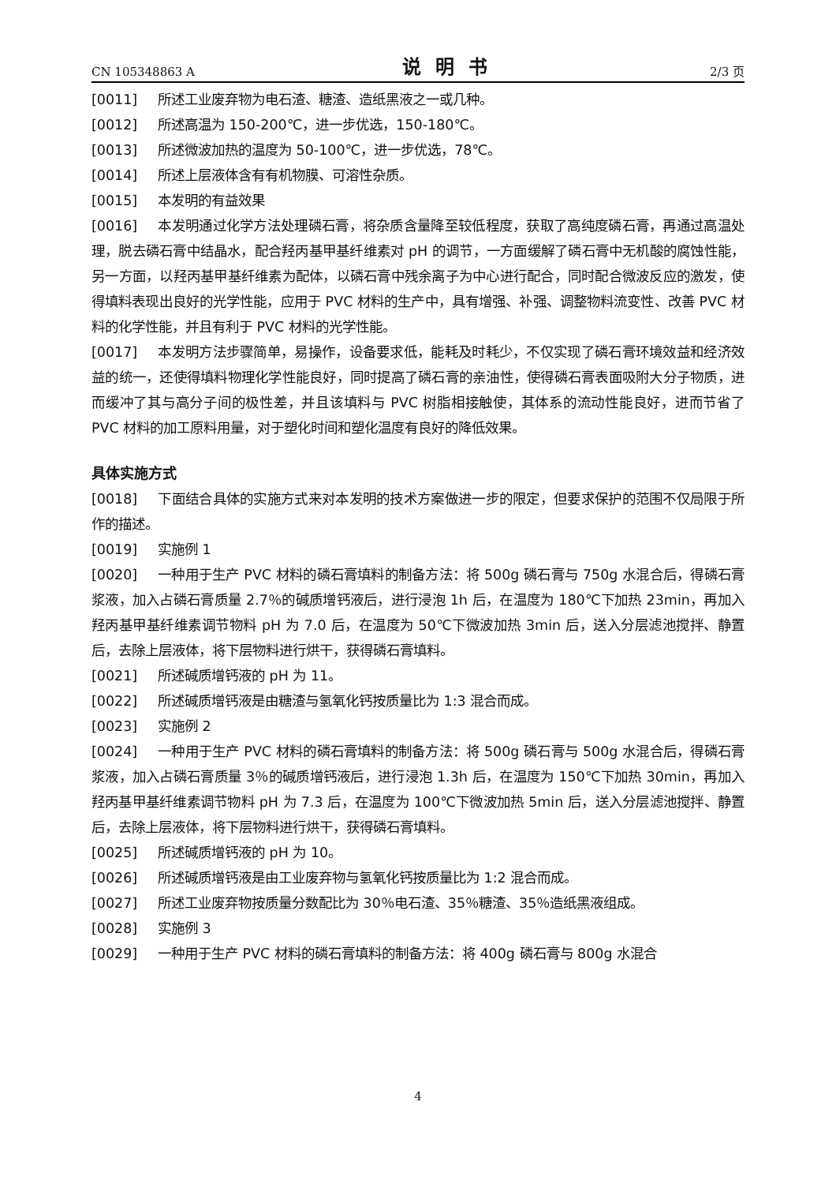CN 105348863 A 说明书 2/3 页
[0011] 所述工业废弃物为电石渣、糖渣、造纸黑液之一或几种。
[0012] 所述高温为 150-200℃，进一步优选，150-180℃。
[0013] 所述微波加热的温度为 50-100℃，进一步优选，78℃。
[0014] 所述上层液体含有有机物膜、可溶性杂质。
[0015] 本发明的有益效果
[0016] 本发明通过化学方法处理磷石膏，将杂质含量降至较低程度，获取了高纯度磷石膏，再通过高温处理，脱去磷石膏中结晶水，配合羟丙基甲基纤维素对 pH 的调节，一方面缓解了磷石膏中无机酸的腐蚀性能，另一方面，以羟丙基甲基纤维素为配体，以磷石膏中残余离子为中心进行配合，同时配合微波反应的激发，使得填料表现出良好的光学性能，应用于 PVC 材料的生产中，具有增强、补强、调整物料流变性、改善 PVC 材料的化学性能，并且有利于 PVC 材料的光学性能。
[0017] 本发明方法步骤简单，易操作，设备要求低，能耗及时耗少，不仅实现了磷石膏环境效益和经济效益的统一，还使得填料物理化学性能良好，同时提高了磷石膏的亲油性，使得磷石膏表面吸附大分子物质，进而缓冲了其与高分子间的极性差，并且该填料与 PVC 树脂相接触使，其体系的流动性能良好，进而节省了 PVC 材料的加工原料用量，对于塑化时间和塑化温度有良好的降低效果。
具体实施方式
[0018] 下面结合具体的实施方式来对本发明的技术方案做进一步的限定，但要求保护的范围不仅局限于所作的描述。
[0019] 实施例 1
[0020] 一种用于生产 PVC 材料的磷石膏填料的制备方法：将 500g 磷石膏与 750g 水混合后，得磷石膏浆液，加入占磷石膏质量 2.7％的碱质增钙液后，进行浸泡 1h 后，在温度为 180℃下加热 23min，再加入羟丙基甲基纤维素调节物料 pH 为 7.0 后，在温度为 50℃下微波加热 3min 后，送入分层滤池搅拌、静置后，去除上层液体，将下层物料进行烘干，获得磷石膏填料。
[0021] 所述碱质增钙液的 pH 为 11。
[0022] 所述碱质增钙液是由糖渣与氢氧化钙按质量比为 1:3 混合而成。
[0023] 实施例 2
[0024] 一种用于生产 PVC 材料的磷石膏填料的制备方法：将 500g 磷石膏与 500g 水混合后，得磷石膏浆液，加入占磷石膏质量 3％的碱质增钙液后，进行浸泡 1.3h 后，在温度为 150℃下加热 30min，再加入羟丙基甲基纤维素调节物料 pH 为 7.3 后，在温度为 100℃下微波加热 5min 后，送入分层滤池搅拌、静置后，去除上层液体，将下层物料进行烘干，获得磷石膏填料。
[0025] 所述碱质增钙液的 pH 为 10。
[0026] 所述碱质增钙液是由工业废弃物与氢氧化钙按质量比为 1:2 混合而成。
[0027] 所述工业废弃物按质量分数配比为 30％电石渣、35％糖渣、35％造纸黑液组成。
[0028] 实施例 3
[0029] 一种用于生产 PVC 材料的磷石膏填料的制备方法：将 400g 磷石膏与 800g 水混合
4